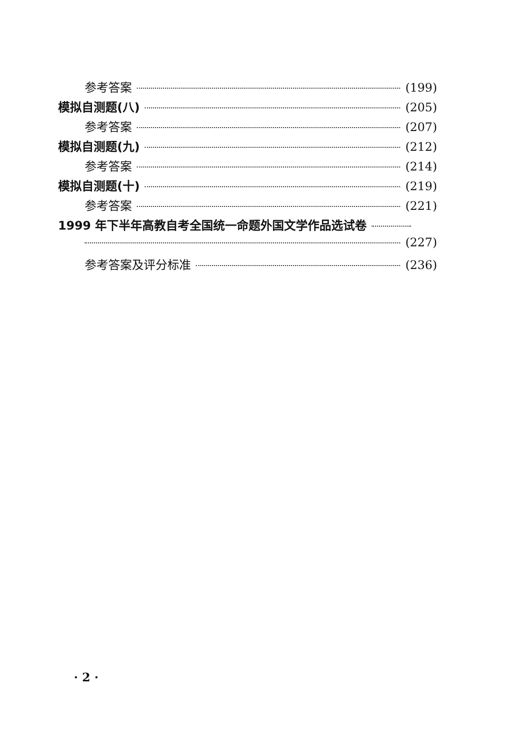参考答案 (199)
模拟自测题(八) (205)
参考答案 (207)
模拟自测题(九) (212)
参考答案 (214)
模拟自测题(十) (219)
参考答案 (221)
1999 年下半年高教自考全国统一命题外国文学作品选试卷
(227)
参考答案及评分标准 (236)
· 2 ·